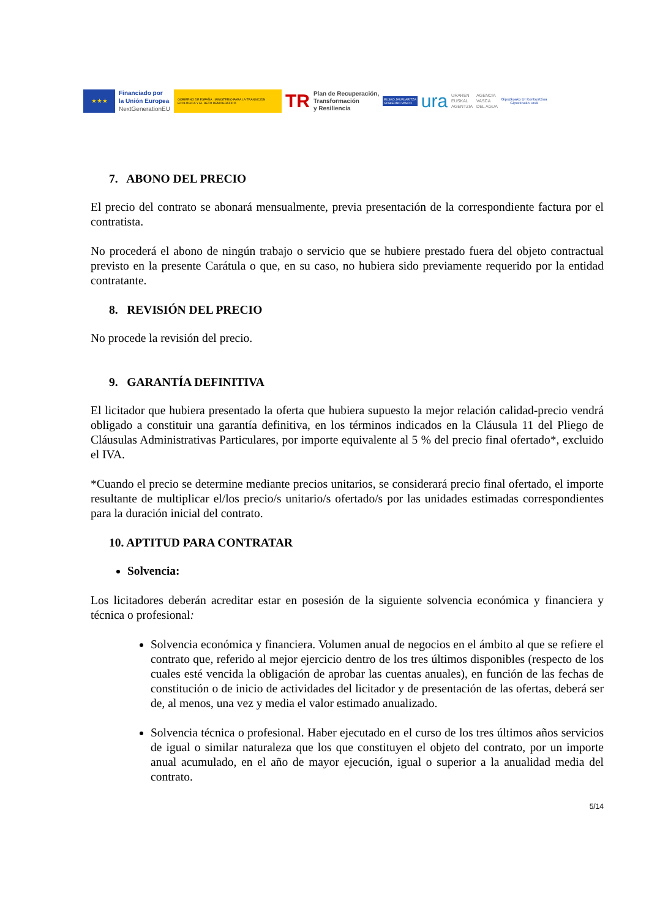★★★
Financiado por
la Unión Europea
NextGenerationEU
GOBIERNO DE ESPAÑA MINISTERIO PARA LA TRANSICIÓN ECOLÓGICA Y EL RETO DEMOGRÁFICO
TR
Plan de Recuperación,
Transformación
y Resiliencia
EUSKO JAURLARITZA
GOBIERNO VASCO
ura
URAREN
EUSKAL
AGENTZIA
AGENCIA
VASCA
DEL AGUA
Gipuzkoako Ur Kontsortzioa
Gipuzkoako Urak
7. ABONO DEL PRECIO
El precio del contrato se abonará mensualmente, previa presentación de la correspondiente factura por el contratista.
No procederá el abono de ningún trabajo o servicio que se hubiere prestado fuera del objeto contractual previsto en la presente Carátula o que, en su caso, no hubiera sido previamente requerido por la entidad contratante.
8. REVISIÓN DEL PRECIO
No procede la revisión del precio.
9. GARANTÍA DEFINITIVA
El licitador que hubiera presentado la oferta que hubiera supuesto la mejor relación calidad-precio vendrá obligado a constituir una garantía definitiva, en los términos indicados en la Cláusula 11 del Pliego de Cláusulas Administrativas Particulares, por importe equivalente al 5 % del precio final ofertado*, excluido el IVA.
*Cuando el precio se determine mediante precios unitarios, se considerará precio final ofertado, el importe resultante de multiplicar el/los precio/s unitario/s ofertado/s por las unidades estimadas correspondientes para la duración inicial del contrato.
10. APTITUD PARA CONTRATAR
Solvencia:
Los licitadores deberán acreditar estar en posesión de la siguiente solvencia económica y financiera y técnica o profesional:
Solvencia económica y financiera. Volumen anual de negocios en el ámbito al que se refiere el contrato que, referido al mejor ejercicio dentro de los tres últimos disponibles (respecto de los cuales esté vencida la obligación de aprobar las cuentas anuales), en función de las fechas de constitución o de inicio de actividades del licitador y de presentación de las ofertas, deberá ser de, al menos, una vez y media el valor estimado anualizado.
Solvencia técnica o profesional. Haber ejecutado en el curso de los tres últimos años servicios de igual o similar naturaleza que los que constituyen el objeto del contrato, por un importe anual acumulado, en el año de mayor ejecución, igual o superior a la anualidad media del contrato.
5/14